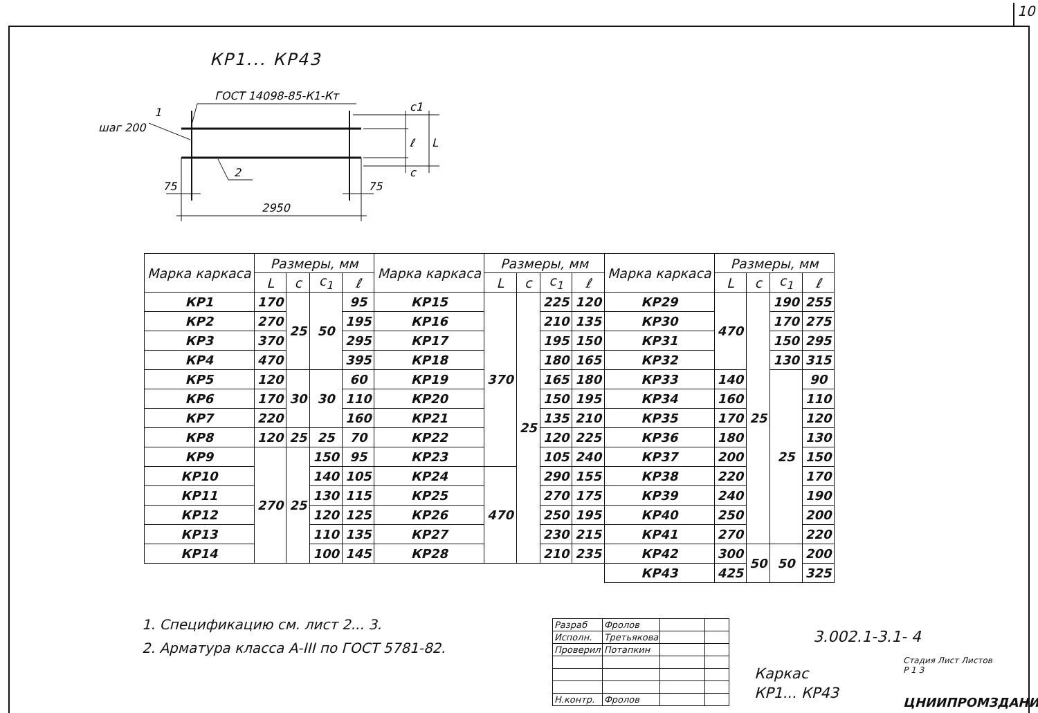10
КР1... КР43
ГОСТ 14098-85-К1-Кт
1
шаг 200
2
75
75
2950
c1
ℓ
c
L
| Марка каркаса | Размеры, мм | | | | Марка каркаса | Размеры, мм | | | | Марка каркаса | Размеры, мм | | | |
| --- | --- | --- | --- | --- | --- | --- | --- | --- | --- | --- | --- | --- | --- | --- |
| | L | c | c<sub>1</sub> | ℓ | | L | c | c<sub>1</sub> | ℓ | | L | c | c<sub>1</sub> | ℓ |
| КР1 | 170 | 25 | 50 | 95 | КР15 | 370 | 25 | 225 | 120 | КР29 | 470 | 25 | 190 | 255 |
| КР2 | 270 | | | 195 | КР16 | | | 210 | 135 | КР30 | | | 170 | 275 |
| КР3 | 370 | | | 295 | КР17 | | | 195 | 150 | КР31 | | | 150 | 295 |
| КР4 | 470 | | | 395 | КР18 | | | 180 | 165 | КР32 | | | 130 | 315 |
| КР5 | 120 | 30 | 30 | 60 | КР19 | | | 165 | 180 | КР33 | 140 | | 25 | 90 |
| КР6 | 170 | | | 110 | КР20 | | | 150 | 195 | КР34 | 160 | | | 110 |
| КР7 | 220 | | | 160 | КР21 | | | 135 | 210 | КР35 | 170 | | | 120 |
| КР8 | 120 | 25 | 25 | 70 | КР22 | | | 120 | 225 | КР36 | 180 | | | 130 |
| КР9 | 270 | 25 | 150 | 95 | КР23 | | | 105 | 240 | КР37 | 200 | | | 150 |
| КР10 | | | 140 | 105 | КР24 | 470 | | 290 | 155 | КР38 | 220 | | | 170 |
| КР11 | | | 130 | 115 | КР25 | | | 270 | 175 | КР39 | 240 | | | 190 |
| КР12 | | | 120 | 125 | КР26 | | | 250 | 195 | КР40 | 250 | | | 200 |
| КР13 | | | 110 | 135 | КР27 | | | 230 | 215 | КР41 | 270 | | | 220 |
| КР14 | | | 100 | 145 | КР28 | | | 210 | 235 | КР42 | 300 | 50 | 50 | 200 |
| | | | | | | | | | | КР43 | 425 | | | 325 |
1. Спецификацию см. лист 2... 3.
2. Арматура класса А-III по ГОСТ 5781-82.
| Разраб | Фролов | | |
| Исполн. | Третьякова | | |
| Проверил | Потапкин | | |
| Н.контр. | Фролов | | |
3.002.1-3.1- 4
Каркас
КР1... КР43
Стадия Лист Листов
Р 1 3
ЦНИИПРОМЗДАНИЙ